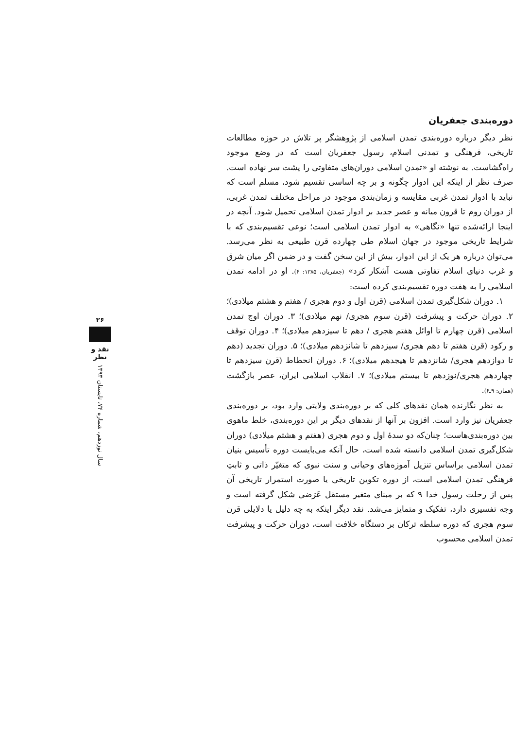دوره‌بندی جعفریان
نظر دیگر درباره دوره‌بندی تمدن اسلامی از پژوهشگر پر تلاش در حوزه مطالعات تاریخی، فرهنگی و تمدنی اسلام، رسول جعفریان است که در وضع موجود راه‌گشاست. به نوشته او «تمدن اسلامی دوران‌های متفاوتی را پشت سر نهاده است. صرف نظر از اینکه این ادوار چگونه و بر چه اساسی تقسیم شود، مسلم است که نباید با ادوار تمدن غربی مقایسه و زمان‌بندی موجود در مراحل مختلف تمدن غربی، از دوران روم تا قرون میانه و عصر جدید بر ادوار تمدن اسلامی تحمیل شود. آنچه در اینجا ارائه‌شده تنها «نگاهی» به ادوار تمدن اسلامی است؛ نوعی تقسیم‌بندی که با شرایط تاریخی موجود در جهان اسلام طی چهارده قرن طبیعی به نظر می‌رسد. می‌توان درباره هر یک از این ادوار، بیش از این سخن گفت و در ضمن اگر میان شرق و غرب دنیای اسلام تفاوتی هست آشکار کرد» (جعفریان، ۱۳۸۵: ۶). او در ادامه تمدن اسلامی را به هفت دوره تقسیم‌بندی کرده است:
۱. دوران شکل‌گیری تمدن اسلامی (قرن اول و دوم هجری / هفتم و هشتم میلادی)؛ ۲. دوران حرکت و پیشرفت (قرن سوم هجری/ نهم میلادی)؛ ۳. دوران اوج تمدن اسلامی (قرن چهارم تا اوائل هفتم هجری / دهم تا سیزدهم میلادی)؛ ۴. دوران توقف و رکود (قرن هفتم تا دهم هجری/ سیزدهم تا شانزدهم میلادی)؛ ۵. دوران تجدید (دهم تا دوازدهم هجری/ شانزدهم تا هیجدهم میلادی)؛ ۶. دوران انحطاط (قرن سیزدهم تا چهاردهم هجری/نوزدهم تا بیستم میلادی)؛ ۷. انقلاب اسلامی ایران، عصر بازگشت (همان: ۹ـ۶).
به نظر نگارنده همان نقدهای کلی که بر دوره‌بندی ولایتی وارد بود، بر دوره‌بندی جعفریان نیز وارد است. افزون بر آنها از نقدهای دیگر بر این دوره‌بندی، خلط ماهوی بین دوره‌بندی‌هاست؛ چنان‌که دو سدهٔ اول و دوم هجری (هفتم و هشتم میلادی) دوران شکل‌گیری تمدن اسلامی دانسته شده است، حال آنکه می‌بایست دوره تأسیس بنیان تمدن اسلامی براساس تنزیل آموزه‌های وحیانی و سنت نبوی که متغیّر ذاتی و ثابتِ فرهنگی تمدن اسلامی است، از دوره تکوین تاریخی یا صورت استمرار تاریخی آن پس از رحلت رسول خدا ۹ که بر مبنای متغیر مستقل عَرَضی شکل گرفته است و وجه تفسیری دارد، تفکیک و متمایز می‌شد. نقد دیگر اینکه به چه دلیل یا دلایلی قرن سوم هجری که دوره سلطه ترکان بر دستگاه خلافت است، دوران حرکت و پیشرفت تمدن اسلامی محسوب
۲۶
نقد و نظر
سال نوزدهم، شماره ۷۴، تابستان ۱۳۹۳